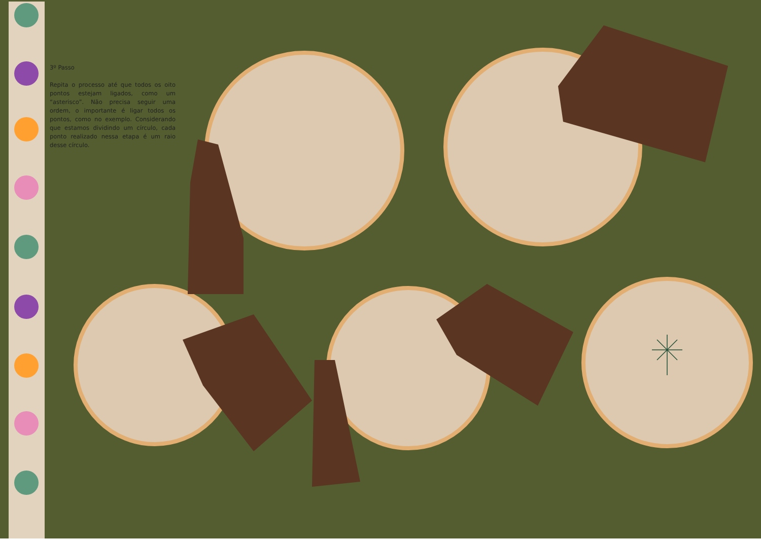3º Passo
Repita o processo até que todos os oito pontos estejam ligados, como um “asterisco”. Não precisa seguir uma ordem, o importante é ligar todos os pontos, como no exemplo. Considerando que estamos dividindo um círculo, cada ponto realizado nessa etapa é um raio desse círculo.